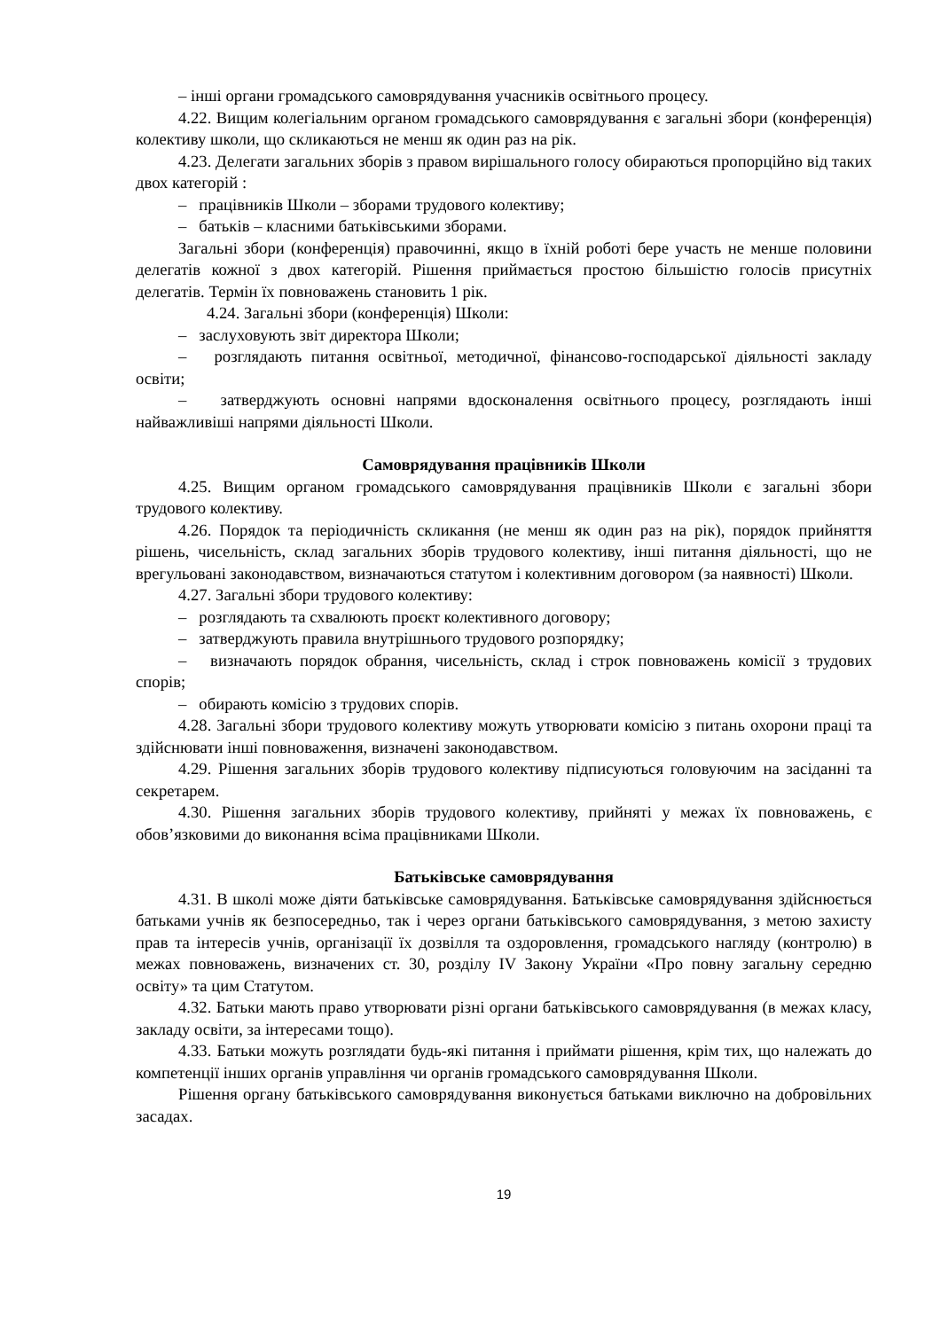– інші органи громадського самоврядування учасників освітнього процесу.
4.22. Вищим колегіальним органом громадського самоврядування є загальні збори (конференція) колективу школи, що скликаються не менш як один раз на рік.
4.23. Делегати загальних зборів з правом вирішального голосу обираються пропорційно від таких двох категорій :
– працівників Школи – зборами трудового колективу;
– батьків – класними батьківськими зборами.
Загальні збори (конференція) правочинні, якщо в їхній роботі бере участь не менше половини делегатів кожної з двох категорій. Рішення приймається простою більшістю голосів присутніх делегатів. Термін їх повноважень становить 1 рік.
4.24. Загальні збори (конференція) Школи:
– заслуховують звіт директора Школи;
– розглядають питання освітньої, методичної, фінансово-господарської діяльності закладу освіти;
– затверджують основні напрями вдосконалення освітнього процесу, розглядають інші найважливіші напрями діяльності Школи.
Самоврядування працівників Школи
4.25. Вищим органом громадського самоврядування працівників Школи є загальні збори трудового колективу.
4.26. Порядок та періодичність скликання (не менш як один раз на рік), порядок прийняття рішень, чисельність, склад загальних зборів трудового колективу, інші питання діяльності, що не врегульовані законодавством, визначаються статутом і колективним договором (за наявності) Школи.
4.27. Загальні збори трудового колективу:
– розглядають та схвалюють проєкт колективного договору;
– затверджують правила внутрішнього трудового розпорядку;
– визначають порядок обрання, чисельність, склад і строк повноважень комісії з трудових спорів;
– обирають комісію з трудових спорів.
4.28. Загальні збори трудового колективу можуть утворювати комісію з питань охорони праці та здійснювати інші повноваження, визначені законодавством.
4.29. Рішення загальних зборів трудового колективу підписуються головуючим на засіданні та секретарем.
4.30. Рішення загальних зборів трудового колективу, прийняті у межах їх повноважень, є обов’язковими до виконання всіма працівниками Школи.
Батьківське самоврядування
4.31. В школі може діяти батьківське самоврядування. Батьківське самоврядування здійснюється батьками учнів як безпосередньо, так і через органи батьківського самоврядування, з метою захисту прав та інтересів учнів, організації їх дозвілля та оздоровлення, громадського нагляду (контролю) в межах повноважень, визначених ст. 30, розділу IV Закону України «Про повну загальну середню освіту» та цим Статутом.
4.32. Батьки мають право утворювати різні органи батьківського самоврядування (в межах класу, закладу освіти, за інтересами тощо).
4.33. Батьки можуть розглядати будь-які питання і приймати рішення, крім тих, що належать до компетенції інших органів управління чи органів громадського самоврядування Школи.
Рішення органу батьківського самоврядування виконується батьками виключно на добровільних засадах.
19